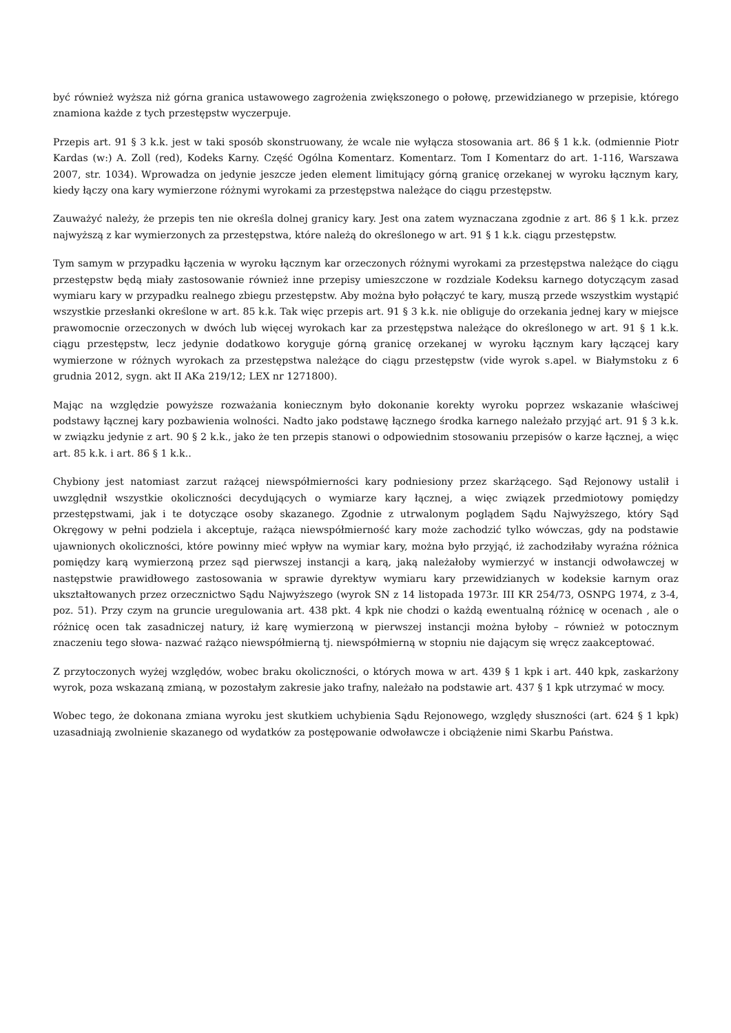być również wyższa niż górna granica ustawowego zagrożenia zwiększonego o połowę, przewidzianego w przepisie, którego znamiona każde z tych przestępstw wyczerpuje.
Przepis art. 91 § 3 k.k. jest w taki sposób skonstruowany, że wcale nie wyłącza stosowania art. 86 § 1 k.k. (odmiennie Piotr Kardas (w:) A. Zoll (red), Kodeks Karny. Część Ogólna Komentarz. Komentarz. Tom I Komentarz do art. 1-116, Warszawa 2007, str. 1034). Wprowadza on jedynie jeszcze jeden element limitujący górną granicę orzekanej w wyroku łącznym kary, kiedy łączy ona kary wymierzone różnymi wyrokami za przestępstwa należące do ciągu przestępstw.
Zauważyć należy, że przepis ten nie określa dolnej granicy kary. Jest ona zatem wyznaczana zgodnie z art. 86 § 1 k.k. przez najwyższą z kar wymierzonych za przestępstwa, które należą do określonego w art. 91 § 1 k.k. ciągu przestępstw.
Tym samym w przypadku łączenia w wyroku łącznym kar orzeczonych różnymi wyrokami za przestępstwa należące do ciągu przestępstw będą miały zastosowanie również inne przepisy umieszczone w rozdziale Kodeksu karnego dotyczącym zasad wymiaru kary w przypadku realnego zbiegu przestępstw. Aby można było połączyć te kary, muszą przede wszystkim wystąpić wszystkie przesłanki określone w art. 85 k.k. Tak więc przepis art. 91 § 3 k.k. nie obliguje do orzekania jednej kary w miejsce prawomocnie orzeczonych w dwóch lub więcej wyrokach kar za przestępstwa należące do określonego w art. 91 § 1 k.k. ciągu przestępstw, lecz jedynie dodatkowo koryguje górną granicę orzekanej w wyroku łącznym kary łączącej kary wymierzone w różnych wyrokach za przestępstwa należące do ciągu przestępstw (vide wyrok s.apel. w Białymstoku z 6 grudnia 2012, sygn. akt II AKa 219/12; LEX nr 1271800).
Mając na względzie powyższe rozważania koniecznym było dokonanie korekty wyroku poprzez wskazanie właściwej podstawy łącznej kary pozbawienia wolności. Nadto jako podstawę łącznego środka karnego należało przyjąć art. 91 § 3 k.k. w związku jedynie z art. 90 § 2 k.k., jako że ten przepis stanowi o odpowiednim stosowaniu przepisów o karze łącznej, a więc art. 85 k.k. i art. 86 § 1 k.k..
Chybiony jest natomiast zarzut rażącej niewspółmierności kary podniesiony przez skarżącego. Sąd Rejonowy ustalił i uwzględnił wszystkie okoliczności decydujących o wymiarze kary łącznej, a więc związek przedmiotowy pomiędzy przestępstwami, jak i te dotyczące osoby skazanego. Zgodnie z utrwalonym poglądem Sądu Najwyższego, który Sąd Okręgowy w pełni podziela i akceptuje, rażąca niewspółmierność kary może zachodzić tylko wówczas, gdy na podstawie ujawnionych okoliczności, które powinny mieć wpływ na wymiar kary, można było przyjąć, iż zachodziłaby wyraźna różnica pomiędzy karą wymierzoną przez sąd pierwszej instancji a karą, jaką należałoby wymierzyć w instancji odwoławczej w następstwie prawidłowego zastosowania w sprawie dyrektyw wymiaru kary przewidzianych w kodeksie karnym oraz ukształtowanych przez orzecznictwo Sądu Najwyższego (wyrok SN z 14 listopada 1973r. III KR 254/73, OSNPG 1974, z 3-4, poz. 51). Przy czym na gruncie uregulowania art. 438 pkt. 4 kpk nie chodzi o każdą ewentualną różnicę w ocenach , ale o różnicę ocen tak zasadniczej natury, iż karę wymierzoną w pierwszej instancji można byłoby – również w potocznym znaczeniu tego słowa- nazwać rażąco niewspółmierną tj. niewspółmierną w stopniu nie dającym się wręcz zaakceptować.
Z przytoczonych wyżej względów, wobec braku okoliczności, o których mowa w art. 439 § 1 kpk i art. 440 kpk, zaskarżony wyrok, poza wskazaną zmianą, w pozostałym zakresie jako trafny, należało na podstawie art. 437 § 1 kpk utrzymać w mocy.
Wobec tego, że dokonana zmiana wyroku jest skutkiem uchybienia Sądu Rejonowego, względy słuszności (art. 624 § 1 kpk) uzasadniają zwolnienie skazanego od wydatków za postępowanie odwoławcze i obciążenie nimi Skarbu Państwa.